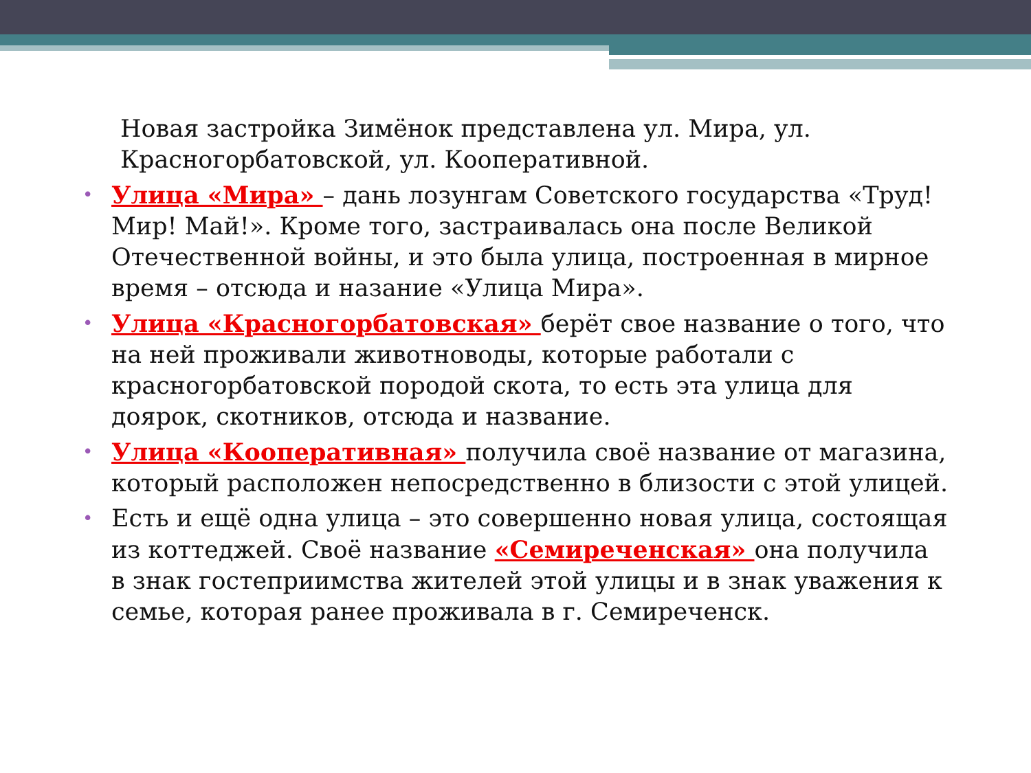Новая застройка Зимёнок представлена ул. Мира, ул. Красногорбатовской, ул. Кооперативной.
• Улица «Мира» – дань лозунгам Советского государства «Труд! Мир! Май!». Кроме того, застраивалась она после Великой Отечественной войны, и это была улица, построенная в мирное время – отсюда и назание «Улица Мира».
• Улица «Красногорбатовская» берёт свое название о того, что на ней проживали животноводы, которые работали с красногорбатовской породой скота, то есть эта улица для доярок, скотников, отсюда и название.
• Улица «Кооперативная» получила своё название от магазина, который расположен непосредственно в близости с этой улицей.
• Есть и ещё одна улица – это совершенно новая улица, состоящая из коттеджей. Своё название «Семиреченская» она получила в знак гостеприимства жителей этой улицы и в знак уважения к семье, которая ранее проживала в г. Семиреченск.